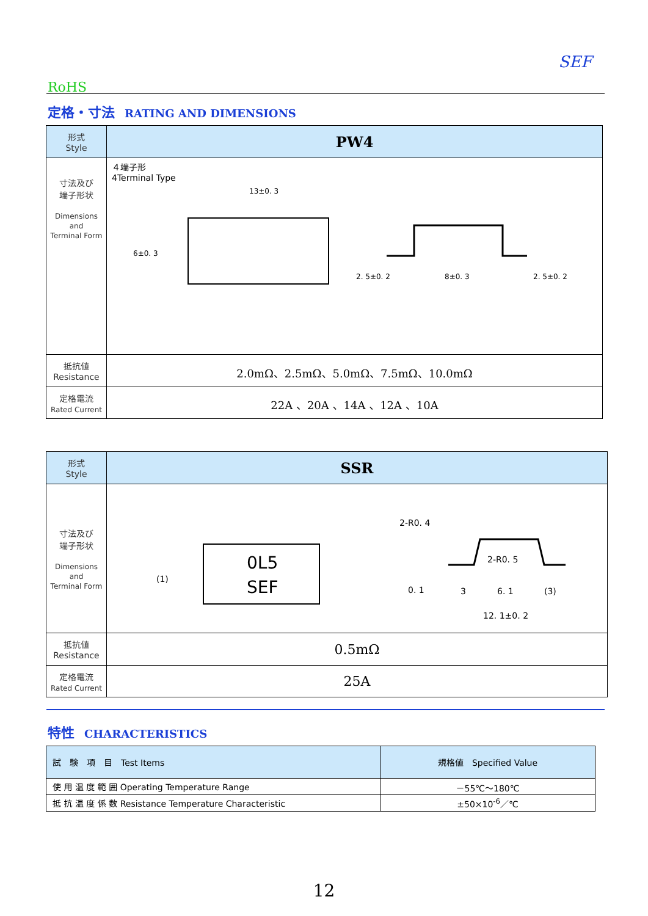SEF
RoHS
定格・寸法 RATING AND DIMENSIONS
| 形式 Style | PW4 |
| 寸法及び 端子形状 Dimensions and Terminal Form | ４端子形 4Terminal Type 13±0. 3 6±0. 3 2. 5±0. 2 8±0. 3 2. 5±0. 2 |
| 抵抗値 Resistance | 2.0mΩ、2.5mΩ、5.0mΩ、7.5mΩ、10.0mΩ |
| 定格電流 Rated Current | 22A 、20A 、14A 、12A 、10A |
| 形式 Style | SSR |
| 寸法及び 端子形状 Dimensions and Terminal Form | 0L5 SEF (1) 2-R0. 4 2-R0. 5 0. 1 3 6. 1 (3) 12. 1±0. 2 |
| 抵抗値 Resistance | 0.5mΩ |
| 定格電流 Rated Current | 25A |
特性 CHARACTERISTICS
| 試 験 項 目 Test Items | 規格値 Specified Value |
| --- | --- |
| 使 用 温 度 範 囲 Operating Temperature Range | －55℃～180℃ |
| 抵 抗 温 度 係 数 Resistance Temperature Characteristic | ±50×10<sup>-6</sup>／℃ |
12